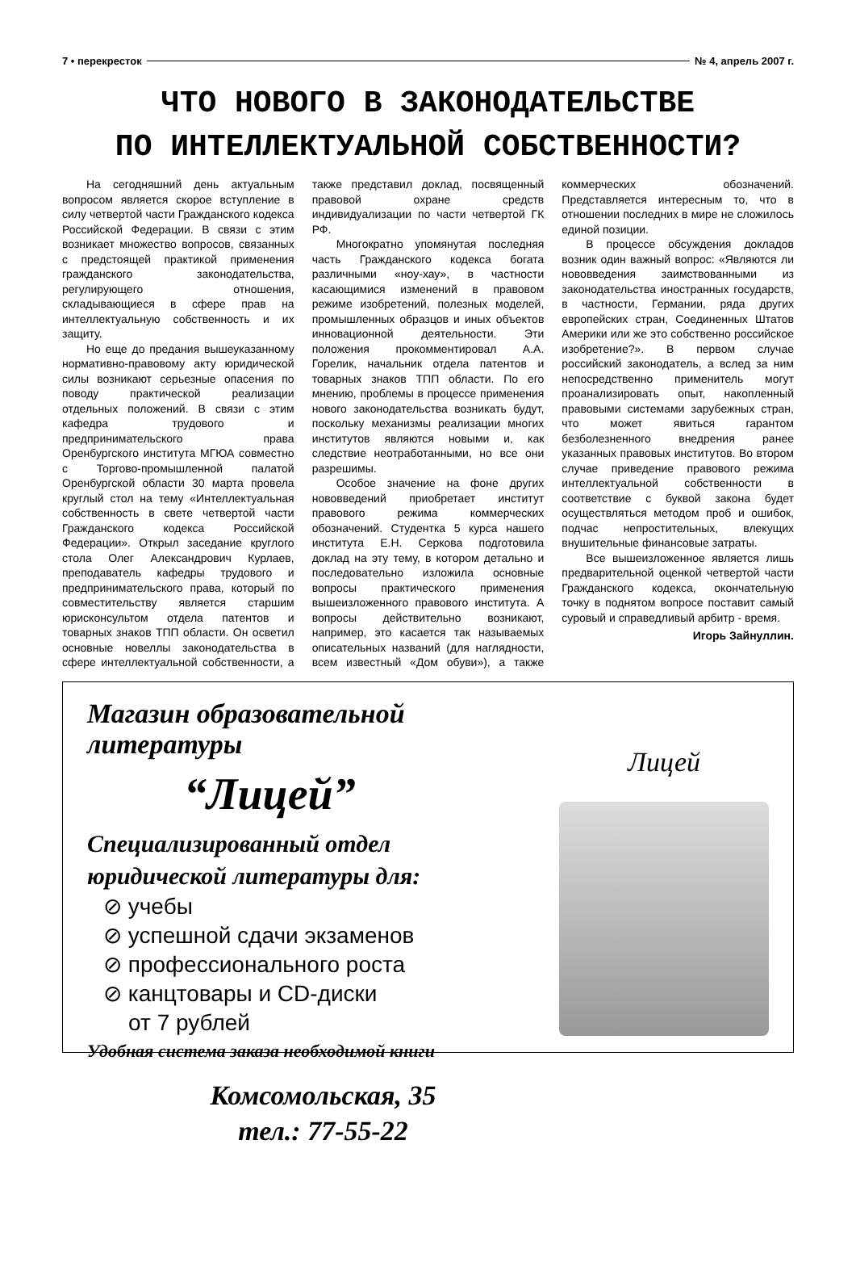7 • перекресток № 4, апрель 2007 г.
ЧТО НОВОГО В ЗАКОНОДАТЕЛЬСТВЕ
ПО ИНТЕЛЛЕКТУАЛЬНОЙ СОБСТВЕННОСТИ?
На сегодняшний день актуальным вопросом является скорое вступление в силу четвертой части Гражданского кодекса Российской Федерации. В связи с этим возникает множество вопросов, связанных с предстоящей практикой применения гражданского законодательства, регулирующего отношения, складывающиеся в сфере прав на интеллектуальную собственность и их защиту.
Но еще до предания вышеуказанному нормативно-правовому акту юридической силы возникают серьезные опасения по поводу практической реализации отдельных положений. В связи с этим кафедра трудового и предпринимательского права Оренбургского института МГЮА совместно с Торгово-промышленной палатой Оренбургской области 30 марта провела круглый стол на тему «Интеллектуальная собственность в свете четвертой части Гражданского кодекса Российской Федерации». Открыл заседание круглого стола Олег Александрович Курлаев, преподаватель кафедры трудового и предпринимательского права, который по совместительству является старшим юрисконсультом отдела патентов и товарных знаков ТПП области. Он осветил основные новеллы законодательства в сфере интеллектуальной собственности, а также представил доклад, посвященный правовой охране средств индивидуализации по части четвертой ГК РФ.
Многократно упомянутая последняя часть Гражданского кодекса богата различными «ноу-хау», в частности касающимися изменений в правовом режиме изобретений, полезных моделей, промышленных образцов и иных объектов инновационной деятельности. Эти положения прокомментировал А.А. Горелик, начальник отдела патентов и товарных знаков ТПП области. По его мнению, проблемы в процессе применения нового законодательства возникать будут, поскольку механизмы реализации многих институтов являются новыми и, как следствие неотработанными, но все они разрешимы.
Особое значение на фоне других нововведений приобретает институт правового режима коммерческих обозначений. Студентка 5 курса нашего института Е.Н. Серкова подготовила доклад на эту тему, в котором детально и последовательно изложила основные вопросы практического применения вышеизложенного правового института. А вопросы действительно возникают, например, это касается так называемых описательных названий (для наглядности, всем известный «Дом обуви»), а также коммерческих обозначений. Представляется интересным то, что в отношении последних в мире не сложилось единой позиции.
В процессе обсуждения докладов возник один важный вопрос: «Являются ли нововведения заимствованными из законодательства иностранных государств, в частности, Германии, ряда других европейских стран, Соединенных Штатов Америки или же это собственно российское изобретение?». В первом случае российский законодатель, а вслед за ним непосредственно применитель могут проанализировать опыт, накопленный правовыми системами зарубежных стран, что может явиться гарантом безболезненного внедрения ранее указанных правовых институтов. Во втором случае приведение правового режима интеллектуальной собственности в соответствие с буквой закона будет осуществляться методом проб и ошибок, подчас непростительных, влекущих внушительные финансовые затраты.
Все вышеизложенное является лишь предварительной оценкой четвертой части Гражданского кодекса, окончательную точку в поднятом вопросе поставит самый суровый и справедливый арбитр - время.
Игорь Зайнуллин.
Магазин образовательной литературы
“Лицей”
Специализированный отдел
юридической литературы для:
⊘ учебы
⊘ успешной сдачи экзаменов
⊘ профессионального роста
⊘ канцтовары и CD-диски
от 7 рублей
Удобная система заказа необходимой книги
Комсомольская, 35
тел.: 77-55-22
Лицей